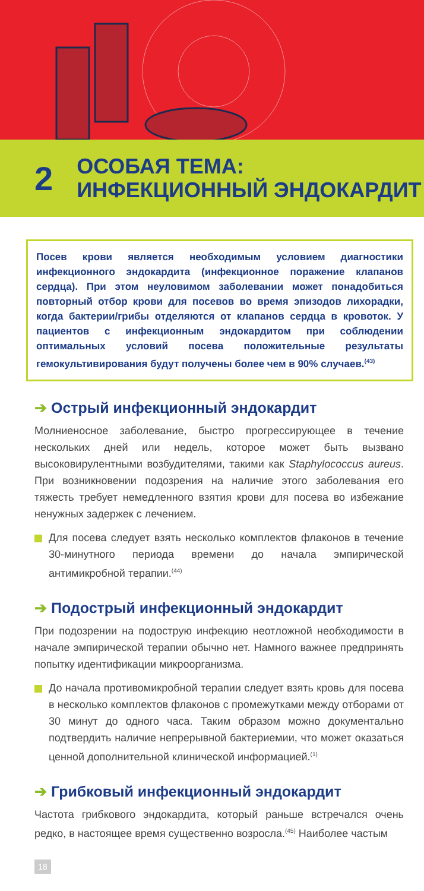2
ОСОБАЯ ТЕМА:
ИНФЕКЦИОННЫЙ ЭНДОКАРДИТ
Посев крови является необходимым условием диагностики инфекционного эндокардита (инфекционное поражение клапанов сердца). При этом неуловимом заболевании может понадобиться повторный отбор крови для посевов во время эпизодов лихорадки, когда бактерии/грибы отделяются от клапанов сердца в кровоток. У пациентов с инфекционным эндокардитом при соблюдении оптимальных условий посева положительные результаты гемокультивирования будут получены более чем в 90% случаев.<sup>(43)</sup>
➔ Острый инфекционный эндокардит
Молниеносное заболевание, быстро прогрессирующее в течение нескольких дней или недель, которое может быть вызвано высоковирулентными возбудителями, такими как Staphylococcus aureus. При возникновении подозрения на наличие этого заболевания его тяжесть требует немедленного взятия крови для посева во избежание ненужных задержек с лечением.
Для посева следует взять несколько комплектов флаконов в течение 30-минутного периода времени до начала эмпирической антимикробной терапии.<sup>(44)</sup>
➔ Подострый инфекционный эндокардит
При подозрении на подострую инфекцию неотложной необходимости в начале эмпирической терапии обычно нет. Намного важнее предпринять попытку идентификации микроорганизма.
До начала противомикробной терапии следует взять кровь для посева в несколько комплектов флаконов с промежутками между отборами от 30 минут до одного часа. Таким образом можно документально подтвердить наличие непрерывной бактериемии, что может оказаться ценной дополнительной клинической информацией.<sup>(1)</sup>
➔ Грибковый инфекционный эндокардит
Частота грибкового эндокардита, который раньше встречался очень редко, в настоящее время существенно возросла.<sup>(45)</sup> Наиболее частым
18